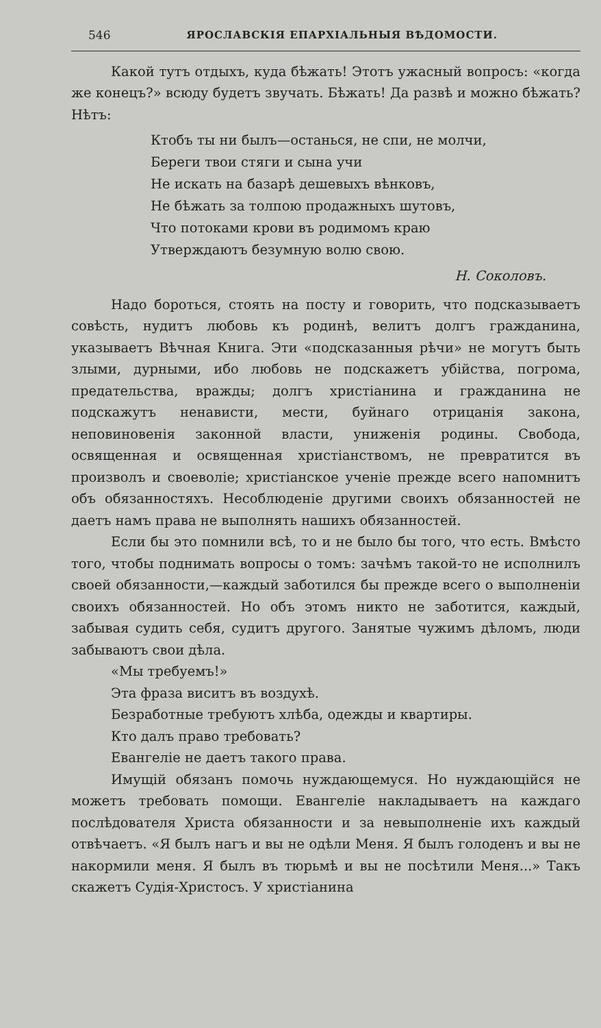546 ЯРОСЛАВСКІЯ ЕПАРХІАЛЬНЫЯ ВѢДОМОСТИ.
Какой тутъ отдыхъ, куда бѣжать! Этотъ ужасный вопросъ: «когда же конецъ?» всюду будетъ звучать. Бѣжать! Да развѣ и можно бѣжать? Нѣтъ:
Ктобъ ты ни былъ—останься, не спи, не молчи,
Береги твои стяги и сына учи
Не искать на базарѣ дешевыхъ вѣнковъ,
Не бѣжать за толпою продажныхъ шутовъ,
Что потоками крови въ родимомъ краю
Утверждаютъ безумную волю свою.
Н. Соколовъ.
Надо бороться, стоять на посту и говорить, что подсказываетъ совѣсть, нудитъ любовь къ родинѣ, велитъ долгъ гражданина, указываетъ Вѣчная Книга. Эти «подсказанныя рѣчи» не могутъ быть злыми, дурными, ибо любовь не подскажетъ убійства, погрома, предательства, вражды; долгъ христіанина и гражданина не подскажутъ ненависти, мести, буйнаго отрицанія закона, неповиновенія законной власти, униженія родины. Свобода, освященная и освященная христіанствомъ, не превратится въ произволъ и своеволіе; христіанское ученіе прежде всего напомнитъ объ обязанностяхъ. Несоблюденіе другими своихъ обязанностей не даетъ намъ права не выполнять нашихъ обязанностей.
Если бы это помнили всѣ, то и не было бы того, что есть. Вмѣсто того, чтобы поднимать вопросы о томъ: зачѣмъ такой-то не исполнилъ своей обязанности,—каждый заботился бы прежде всего о выполненіи своихъ обязанностей. Но объ этомъ никто не заботится, каждый, забывая судить себя, судитъ другого. Занятые чужимъ дѣломъ, люди забываютъ свои дѣла.
«Мы требуемъ!»
Эта фраза виситъ въ воздухѣ.
Безработные требуютъ хлѣба, одежды и квартиры.
Кто далъ право требовать?
Евангеліе не даетъ такого права.
Имущій обязанъ помочь нуждающемуся. Но нуждающійся не можетъ требовать помощи. Евангеліе накладываетъ на каждаго послѣдователя Христа обязанности и за невыполненіе ихъ каждый отвѣчаетъ. «Я былъ нагъ и вы не одѣли Меня. Я былъ голоденъ и вы не накормили меня. Я былъ въ тюрьмѣ и вы не посѣтили Меня...» Такъ скажетъ Судія-Христосъ. У христіанина